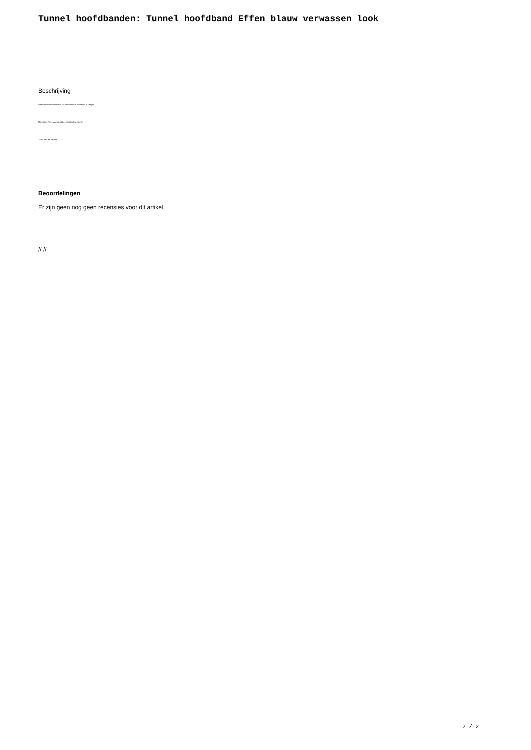Tunnel hoofdbanden: Tunnel hoofdband Effen blauw verwassen look
Beschrijving
Naadloos hoofd/haarband op verschillende manieren te dragen.
Materiaal: Polyester Microfiber, Soft feeling Stretch
Voelt aan als katoen.
Beoordelingen
Er zijn geen nog geen recensies voor dit artikel.
// //
2 / 2